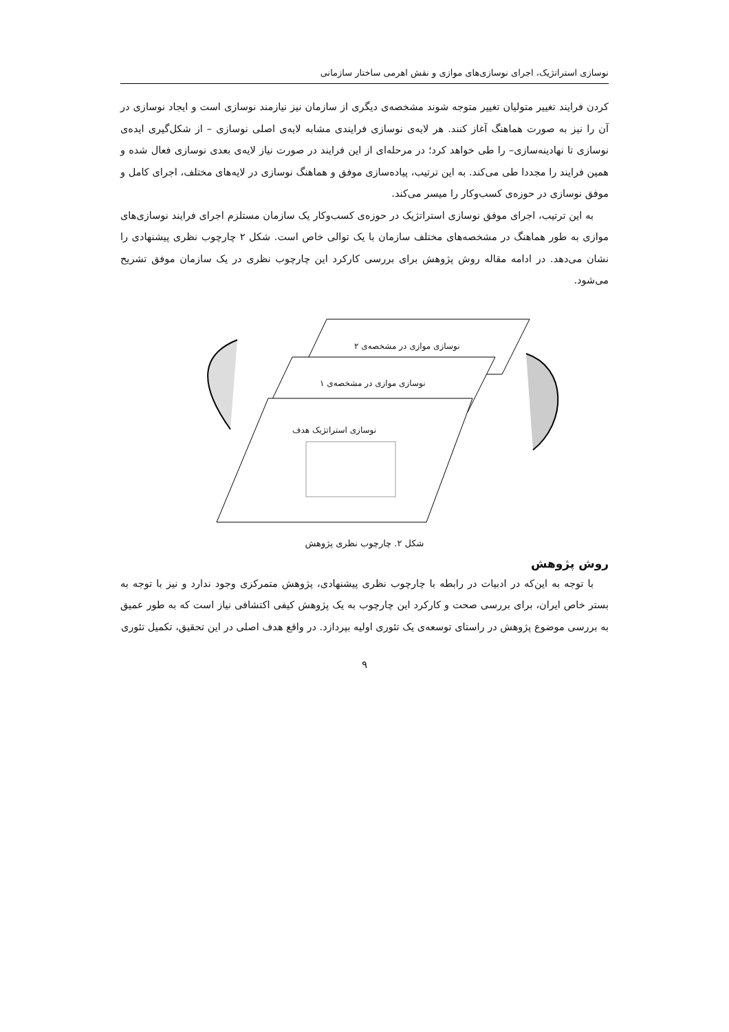نوسازی استراتژیک، اجرای نوسازی‌های موازی و نقش اهرمی ساختار سازمانی
کردن فرایند تغییر متولیان تغییر متوجه شوند مشخصه‌ی دیگری از سازمان نیز نیازمند نوسازی است و ایجاد نوسازی در آن را نیز به صورت هماهنگ آغاز کنند. هر لایه‌ی نوسازی فرایندی مشابه لایه‌ی اصلی نوسازی – از شکل‌گیری ایده‌ی نوسازی تا نهادینه‌سازی– را طی خواهد کرد؛ در مرحله‌ای از این فرایند در صورت نیاز لایه‌ی بعدی نوسازی فعال شده و همین فرایند را مجددا طی می‌کند. به این ترتیب، پیاده‌سازی موفق و هماهنگ نوسازی در لایه‌های مختلف، اجرای کامل و موفق نوسازی در حوزه‌ی کسب‌وکار را میسر می‌کند.
به این ترتیب، اجرای موفق نوسازی استراتژیک در حوزه‌ی کسب‌وکار یک سازمان مستلزم اجرای فرایند نوسازی‌های موازی به طور هماهنگ در مشخصه‌های مختلف سازمان با یک توالی خاص است. شکل ۲ چارچوب نظری پیشنهادی را نشان می‌دهد. در ادامه مقاله روش پژوهش برای بررسی کارکرد این چارچوب نظری در یک سازمان موفق تشریح می‌شود.
نوسازی موازی در مشخصه‌ی ۲
نوسازی موازی در مشخصه‌ی ۱
نوسازی استراتژیک هدف
شکل ۲. چارچوب نظری پژوهش
روش پژوهش
با توجه به این‌که در ادبیات در رابطه با چارچوب نظری پیشنهادی، پژوهش متمرکزی وجود ندارد و نیز با توجه به بستر خاص ایران، برای بررسی صحت و کارکرد این چارچوب به یک پژوهش کیفی اکتشافی نیاز است که به طور عمیق به بررسی موضوع پژوهش در راستای توسعه‌ی یک تئوری اولیه بپردازد. در واقع هدف اصلی در این تحقیق، تکمیل تئوری
۹